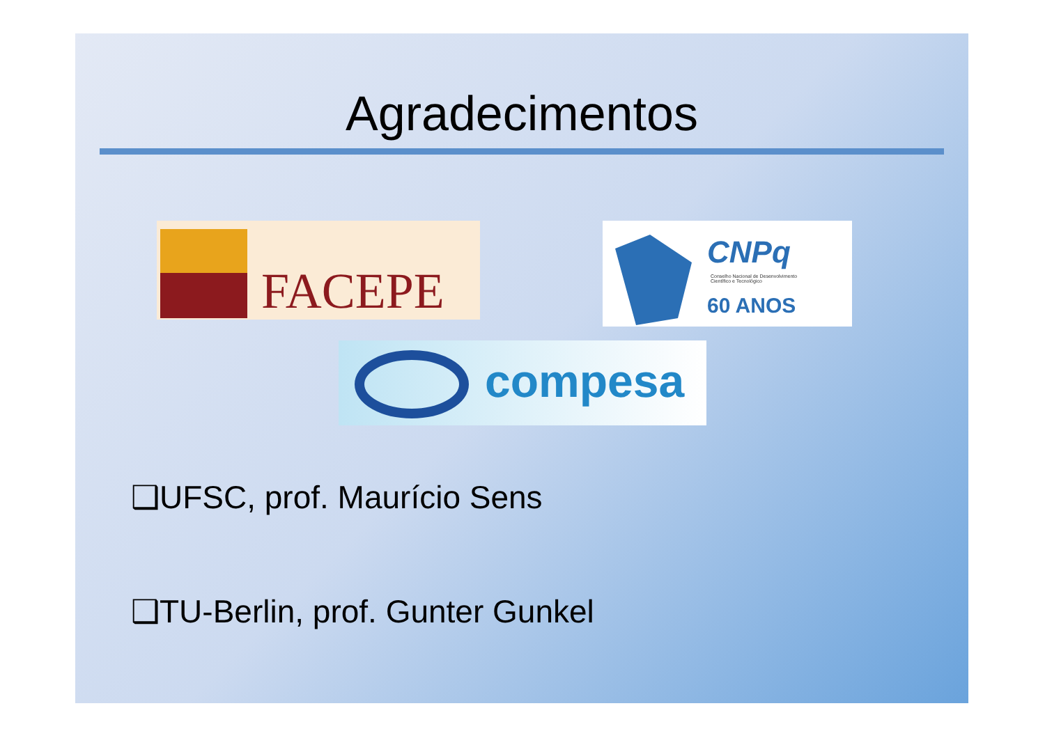Agradecimentos
FACEPE
CNPq
Conselho Nacional de Desenvolvimento
Científico e Tecnológico
60 ANOS
compesa
❑UFSC, prof. Maurício Sens
❑TU-Berlin, prof. Gunter Gunkel